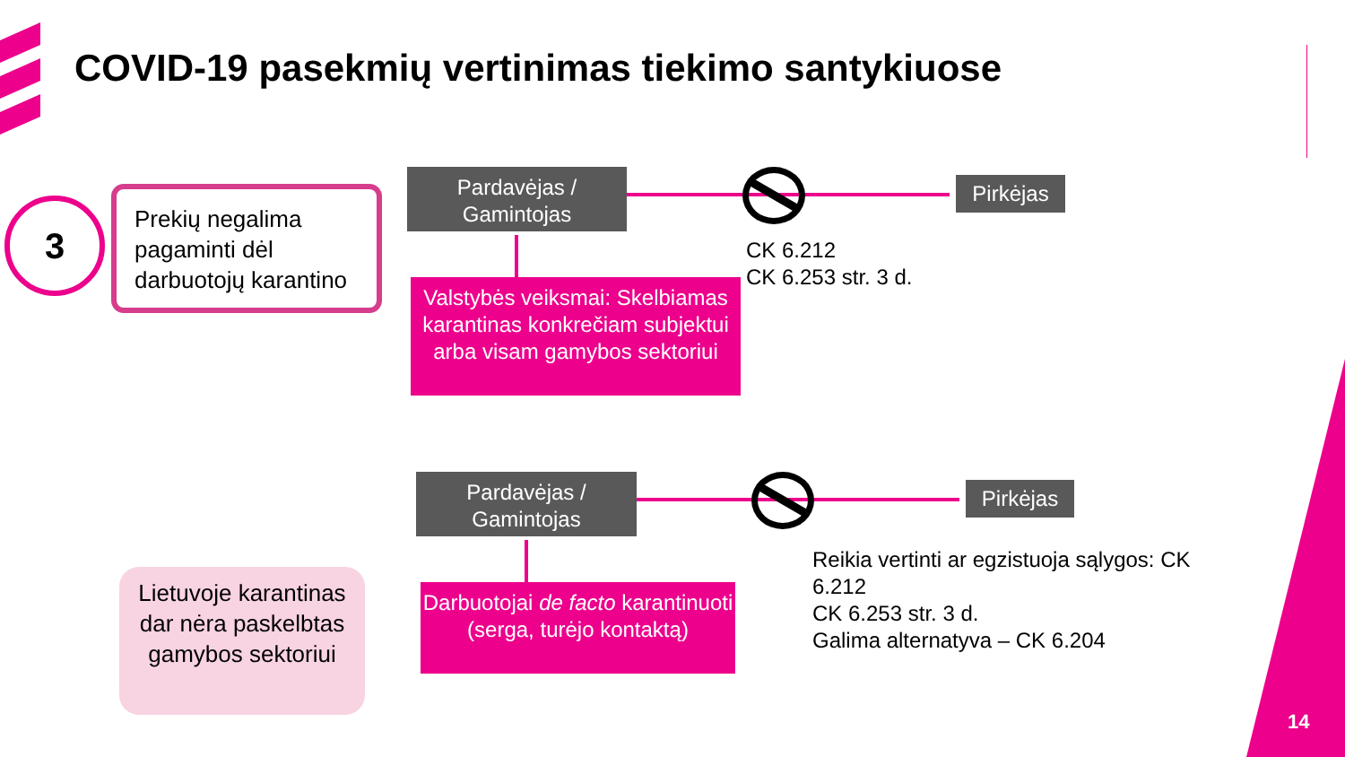COVID-19 pasekmių vertinimas tiekimo santykiuose
3
Prekių negalima pagaminti dėl darbuotojų karantino
Pardavėjas / Gamintojas
Pirkėjas
Valstybės veiksmai: Skelbiamas karantinas konkrečiam subjektui arba visam gamybos sektoriui
CK 6.212
CK 6.253 str. 3 d.
Pardavėjas / Gamintojas
Pirkėjas
Darbuotojai de facto karantinuoti (serga, turėjo kontaktą)
Reikia vertinti ar egzistuoja sąlygos: CK 6.212
CK 6.253 str. 3 d.
Galima alternatyva – CK 6.204
Lietuvoje karantinas dar nėra paskelbtas gamybos sektoriui
14